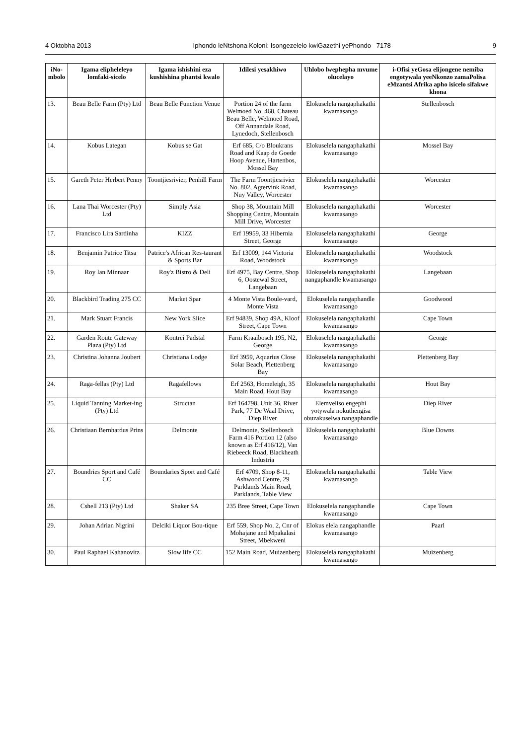4 Oktobha 2013 Iphondo leNtshona Koloni: Isongezelelo kwiGazethi yePhondo 7178 9
| iNo-mbolo | Igama elipheleleyo lomfaki-sicelo | Igama ishishini eza kushishina phantsi kwalo | Idilesi yesakhiwo | Uhlobo lwephepha mvume olucelayo | i-Ofisi yeGosa elijongene nemiba engotywala yeeNkonzo zamaPolisa eMzantsi Afrika apho isicelo sifakwe khona |
| --- | --- | --- | --- | --- | --- |
| 13. | Beau Belle Farm (Pty) Ltd | Beau Belle Function Venue | Portion 24 of the farm Welmoed No. 468, Chateau Beau Belle, Welmoed Road, Off Annandale Road, Lynedoch, Stellenbosch | Elokuselela nangaphakathi kwamasango | Stellenbosch |
| 14. | Kobus Lategan | Kobus se Gat | Erf 685, C/o Bloukrans Road and Kaap de Goede Hoop Avenue, Hartenbos, Mossel Bay | Elokuselela nangaphakathi kwamasango | Mossel Bay |
| 15. | Gareth Peter Herbert Penny | Toontjiesrivier, Penhill Farm | The Farm Toontjiesrivier No. 802, Agtervink Road, Nuy Valley, Worcester | Elokuselela nangaphakathi kwamasango | Worcester |
| 16. | Lana Thai Worcester (Pty) Ltd | Simply Asia | Shop 38, Mountain Mill Shopping Centre, Mountain Mill Drive, Worcester | Elokuselela nangaphakathi kwamasango | Worcester |
| 17. | Francisco Lira Sardinha | KIZZ | Erf 19959, 33 Hibernia Street, George | Elokuselela nangaphakathi kwamasango | George |
| 18. | Benjamin Patrice Titsa | Patrice's African Res-taurant & Sports Bar | Erf 13009, 144 Victoria Road, Woodstock | Elokuselela nangaphakathi kwamasango | Woodstock |
| 19. | Roy Ian Minnaar | Roy'z Bistro & Deli | Erf 4975, Bay Centre, Shop 6, Oostewal Street, Langebaan | Elokuselela nangaphakathi nangaphandle kwamasango | Langebaan |
| 20. | Blackbird Trading 275 CC | Market Spar | 4 Monte Vista Boule-vard, Monte Vista | Elokuselela nangaphandle kwamasango | Goodwood |
| 21. | Mark Stuart Francis | New York Slice | Erf 94839, Shop 49A, Kloof Street, Cape Town | Elokuselela nangaphakathi kwamasango | Cape Town |
| 22. | Garden Route Gateway Plaza (Pty) Ltd | Kontrei Padstal | Farm Kraaibosch 195, N2, George | Elokuselela nangaphakathi kwamasango | George |
| 23. | Christina Johanna Joubert | Christiana Lodge | Erf 3959, Aquarius Close Solar Beach, Plettenberg Bay | Elokuselela nangaphakathi kwamasango | Plettenberg Bay |
| 24. | Raga-fellas (Pty) Ltd | Ragafellows | Erf 2563, Homeleigh, 35 Main Road, Hout Bay | Elokuselela nangaphakathi kwamasango | Hout Bay |
| 25. | Liquid Tanning Market-ing (Pty) Ltd | Structan | Erf 164798, Unit 36, River Park, 77 De Waal Drive, Diep River | Elemveliso engephi yotywala nokuthengisa obuzakuselwa nangaphandle | Diep River |
| 26. | Christiaan Bernhardus Prins | Delmonte | Delmonte, Stellenbosch Farm 416 Portion 12 (also known as Erf 416/12), Van Riebeeck Road, Blackheath Industria | Elokuselela nangaphakathi kwamasango | Blue Downs |
| 27. | Boundries Sport and Café CC | Boundaries Sport and Café | Erf 4709, Shop 8-11, Ashwood Centre, 29 Parklands Main Road, Parklands, Table View | Elokuselela nangaphakathi kwamasango | Table View |
| 28. | Cshell 213 (Pty) Ltd | Shaker SA | 235 Bree Street, Cape Town | Elokuselela nangaphandle kwamasango | Cape Town |
| 29. | Johan Adrian Nigrini | Delciki Liquor Bou-tique | Erf 559, Shop No. 2, Cnr of Mohajane and Mpakalasi Street, Mbekweni | Elokus elela nangaphandle kwamasango | Paarl |
| 30. | Paul Raphael Kahanovitz | Slow life CC | 152 Main Road, Muizenberg | Elokuselela nangaphakathi kwamasango | Muizenberg |